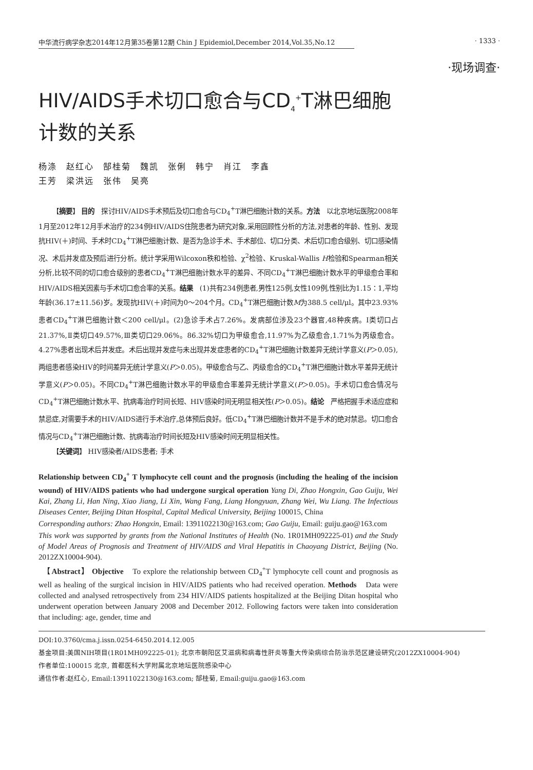中华流行病学杂志2014年12月第35卷第12期 Chin J Epidemiol,December 2014,Vol.35,No.12 · 1333 ·
·现场调查·
HIV/AIDS手术切口愈合与CD<sub>4</sub><sup>+</sup>T淋巴细胞
计数的关系
杨涤　赵红心　郜桂菊　魏凯　张俐　韩宁　肖江　李鑫
王芳　梁洪远　张伟　吴亮
【摘要】 目的　探讨HIV/AIDS手术预后及切口愈合与CD<sub>4</sub><sup>+</sup>T淋巴细胞计数的关系。方法　以北京地坛医院2008年1月至2012年12月手术治疗的234例HIV/AIDS住院患者为研究对象,采用回顾性分析的方法,对患者的年龄、性别、发现抗HIV(＋)时间、手术时CD<sub>4</sub><sup>+</sup>T淋巴细胞计数、是否为急诊手术、手术部位、切口分类、术后切口愈合级别、切口感染情况、术后并发症及预后进行分析。统计学采用Wilcoxon秩和检验、χ<sup>2</sup>检验、Kruskal-Wallis H检验和Spearman相关分析,比较不同的切口愈合级别的患者CD<sub>4</sub><sup>+</sup>T淋巴细胞计数水平的差异、不同CD<sub>4</sub><sup>+</sup>T淋巴细胞计数水平的甲级愈合率和HIV/AIDS相关因素与手术切口愈合率的关系。结果　(1)共有234例患者,男性125例,女性109例,性别比为1.15∶1,平均年龄(36.17±11.56)岁。发现抗HIV(＋)时间为0～204个月。CD<sub>4</sub><sup>+</sup>T淋巴细胞计数M为388.5 cell/μl。其中23.93%患者CD<sub>4</sub><sup>+</sup>T淋巴细胞计数＜200 cell/μl。(2)急诊手术占7.26%。发病部位涉及23个器官,48种疾病。Ⅰ类切口占21.37%,Ⅱ类切口49.57%,Ⅲ类切口29.06%。86.32%切口为甲级愈合,11.97%为乙级愈合,1.71%为丙级愈合。4.27%患者出现术后并发症。术后出现并发症与未出现并发症患者的CD<sub>4</sub><sup>+</sup>T淋巴细胞计数差异无统计学意义(P＞0.05),两组患者感染HIV的时间差异无统计学意义(P＞0.05)。甲级愈合与乙、丙级愈合的CD<sub>4</sub><sup>+</sup>T淋巴细胞计数水平差异无统计学意义(P＞0.05)。不同CD<sub>4</sub><sup>+</sup>T淋巴细胞计数水平的甲级愈合率差异无统计学意义(P＞0.05)。手术切口愈合情况与CD<sub>4</sub><sup>+</sup>T淋巴细胞计数水平、抗病毒治疗时间长短、HIV感染时间无明显相关性(P＞0.05)。结论　严格把握手术适应症和禁忌症,对需要手术的HIV/AIDS进行手术治疗,总体预后良好。低CD<sub>4</sub><sup>+</sup>T淋巴细胞计数并不是手术的绝对禁忌。切口愈合情况与CD<sub>4</sub><sup>+</sup>T淋巴细胞计数、抗病毒治疗时间长短及HIV感染时间无明显相关性。
【关键词】 HIV感染者/AIDS患者; 手术
Relationship between CD<sub>4</sub><sup>+</sup> T lymphocyte cell count and the prognosis (including the healing of the incision wound) of HIV/AIDS patients who had undergone surgical operation Yang Di, Zhao Hongxin, Gao Guiju, Wei Kai, Zhang Li, Han Ning, Xiao Jiang, Li Xin, Wang Fang, Liang Hongyuan, Zhang Wei, Wu Liang. The Infectious Diseases Center, Beijing Ditan Hospital, Capital Medical University, Beijing 100015, China
Corresponding authors: Zhao Hongxin, Email: 13911022130@163.com; Gao Guiju, Email: guiju.gao@163.com
This work was supported by grants from the National Institutes of Health (No. 1R01MH092225-01) and the Study of Model Areas of Prognosis and Treatment of HIV/AIDS and Viral Hepatitis in Chaoyang District, Beijing (No. 2012ZX10004-904).
　【Abstract】 Objective　To explore the relationship between CD<sub>4</sub><sup>+</sup>T lymphocyte cell count and prognosis as well as healing of the surgical incision in HIV/AIDS patients who had received operation. Methods　Data were collected and analysed retrospectively from 234 HIV/AIDS patients hospitalized at the Beijing Ditan hospital who underwent operation between January 2008 and December 2012. Following factors were taken into consideration that including: age, gender, time and
DOI:10.3760/cma.j.issn.0254-6450.2014.12.005
基金项目:美国NIH项目(1R01MH092225-01); 北京市朝阳区艾滋病和病毒性肝炎等重大传染病综合防治示范区建设研究(2012ZX10004-904)
作者单位:100015 北京, 首都医科大学附属北京地坛医院感染中心
通信作者:赵红心, Email:13911022130@163.com; 郜桂菊, Email:guiju.gao@163.com